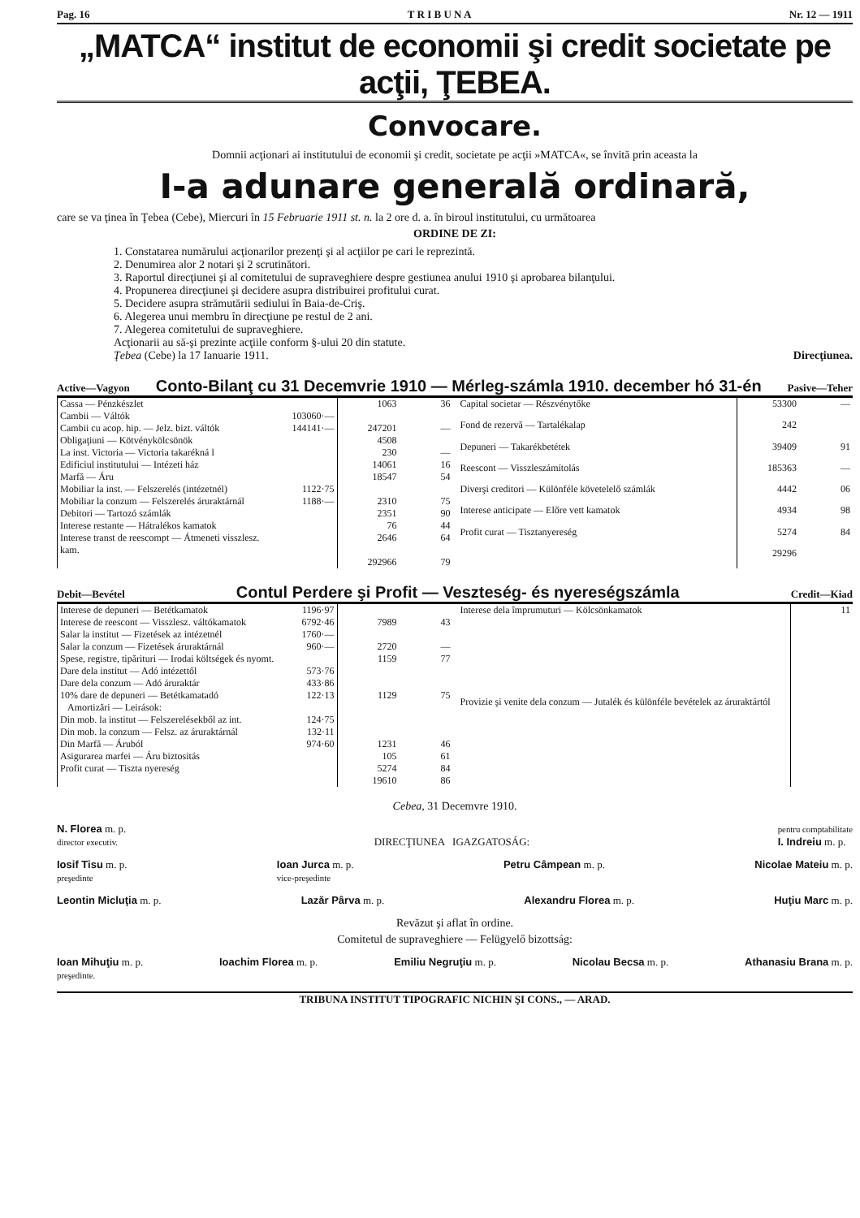Pag. 16 T R I B U N A Nr. 12 — 1911
„MATCA“ institut de economii şi credit societate pe acţii, ŢEBEA.
Convocare.
Domnii acţionari ai institutului de economii şi credit, societate pe acţii »MATCA«, se învită prin aceasta la
I-a adunare generală ordinară,
care se va ţinea în Ţebea (Cebe), Miercuri în 15 Februarie 1911 st. n. la 2 ore d. a. în biroul institutului, cu următoarea
ORDINE DE ZI:
1. Constatarea numărului acţionarilor prezenţi şi al acţiilor pe cari le reprezintă.
2. Denumirea alor 2 notari şi 2 scrutinători.
3. Raportul direcţiunei şi al comitetului de supraveghiere despre gestiunea anului 1910 şi aprobarea bilanţului.
4. Propunerea direcţiunei şi decidere asupra distribuirei profitului curat.
5. Decidere asupra strămutării sediului în Baia-de-Criş.
6. Alegerea unui membru în direcţiune pe restul de 2 ani.
7. Alegerea comitetului de supraveghiere.
Acţionarii au să-şi prezinte acţiile conform §-ului 20 din statute.
Ţebea (Cebe) la 17 Ianuarie 1911. Direcţiunea.
Active—Vagyon Conto-Bilanţ cu 31 Decemvrie 1910 — Mérleg-számla 1910. december hó 31-én Pasive—Teher
| Cassa — Pénzkészlet | | 1063 | 36 |
| Cambii — Váltók | 103060·— | | |
| Cambii cu acop. hip. — Jelz. bizt. váltók | 144141·— | 247201 | — |
| Obligaţiuni — Kötvénykölcsönök | | 4508 | |
| La inst. Victoria — Victoria takarékná l | | 230 | — |
| Edificiul institutului — Intézeti ház | | 14061 | 16 |
| Marfă — Áru | | 18547 | 54 |
| Mobiliar la inst. — Felszerelés (intézetnél) | 1122·75 | | |
| Mobiliar la conzum — Felszerelés áruraktárnál | 1188·— | 2310 | 75 |
| Debitori — Tartozó számlák | | 2351 | 90 |
| Interese restante — Hátralékos kamatok | | 76 | 44 |
| Interese transt de reescompt — Átmeneti visszlesz. kam. | | 2646 | 64 |
| | | 292966 | 79 |
| Capital societar — Részvénytőke | 53300 | — |
| Fond de rezervă — Tartalékalap | 242 | |
| Depuneri — Takarékbetétek | 39409 | 91 |
| Reescont — Visszleszámítolás | 185363 | — |
| Diverşi creditori — Különféle követelelő számlák | 4442 | 06 |
| Interese anticipate — Előre vett kamatok | 4934 | 98 |
| Profit curat — Tisztanyereség | 5274 | 84 |
| | 29296 | |
Debit—Bevétel Contul Perdere şi Profit — Veszteség- és nyereségszámla Credit—Kiad
| Interese de depuneri — Betétkamatok | 1196·97 | | |
| Interese de reescont — Visszlesz. váltókamatok | 6792·46 | 7989 | 43 |
| Salar la institut — Fizetések az intézetnél | 1760·— | | |
| Salar la conzum — Fizetések áruraktárnál | 960·— | 2720 | — |
| Spese, registre, tipărituri — Irodai költségek és nyomt. | | 1159 | 77 |
| Dare dela institut — Adó intézettől | 573·76 | | |
| Dare dela conzum — Adó áruraktár | 433·86 | | |
| 10% dare de depuneri — Betétkamatadó | 122·13 | 1129 | 75 |
| Amortizări — Leirások: | | | |
| Din mob. la institut — Felszerelésekből az int. | 124·75 | | |
| Din mob. la conzum — Felsz. az áruraktárnál | 132·11 | | |
| Din Marfă — Áruból | 974·60 | 1231 | 46 |
| Asigurarea marfei — Áru biztositás | | 105 | 61 |
| Profit curat — Tiszta nyereség | | 5274 | 84 |
| | | 19610 | 86 |
| Interese dela împrumuturi — Kölcsönkamatok | 11 |
| Provizie şi venite dela conzum — Jutalék és különféle bevételek az áruraktártól | |
Cebea, 31 Decemvre 1910.
N. Florea m. p.
director executiv. DIRECŢIUNEA IGAZGATOSÁG: pentru comptabilitate
I. Indreiu m. p.
Iosif Tisu m. p.
preşedinte Ioan Jurca m. p.
vice-preşedinte Petru Câmpean m. p. Nicolae Mateiu m. p.
Leontin Micluţia m. p. Lazăr Pârva m. p. Alexandru Florea m. p. Huţiu Marc m. p.
Revăzut şi aflat în ordine.
Comitetul de supraveghiere — Felügyelő bizottság:
Ioan Mihuţiu m. p.
preşedinte. Ioachim Florea m. p. Emiliu Negruţiu m. p. Nicolau Becsa m. p. Athanasiu Brana m. p.
TRIBUNA INSTITUT TIPOGRAFIC NICHIN ŞI CONS., — ARAD.